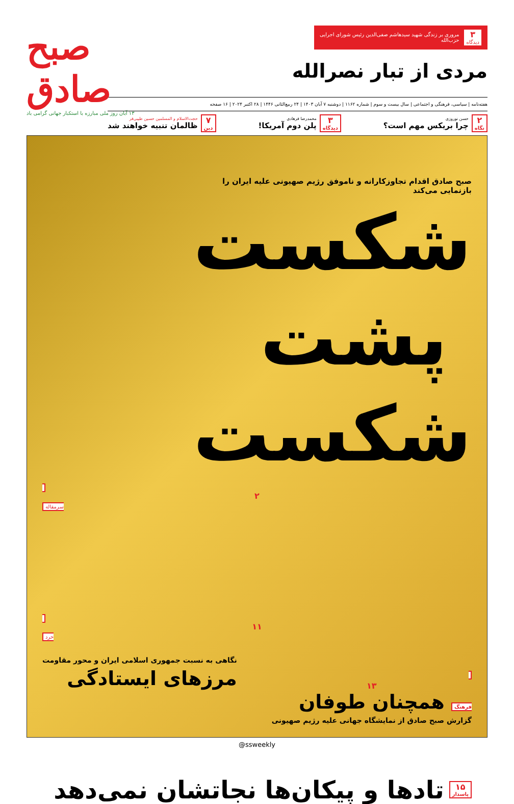۳
دیدگاه مروری بر زندگی شهید سیدهاشم صفی‌الدین رئیس شورای اجرایی حزب‌الله
مردی از تبار نصرالله
صبح صادق
۱۳ آبان روز ملی مبارزه با استکبار جهانی گرامی باد
هفته‌نامه | سیاسی، فرهنگی و اجتماعی | سال بیست و سوم | شماره ۱۱۶۲ | دوشنبه ۷ آبان ۱۴۰۳ | ۲۴ ربیع‌الثانی ۱۴۴۶ | ۲۸ اکتبر ۲۰۲۴ | ۱۶ صفحه
۲
نگاه حسن نوروزی
چرا بریکس مهم است؟
۳
دیدگاه محمدرضا فرهادی
پلن دوم آمریکا!
۷
دین حجت‌الاسلام و المسلمین حسین طیبی‌فر
ظالمان تنبیه خواهند شد
صبح صادق اقدام تجاوزکارانه و ناموفق رژیم صهیونی علیه ایران را بازنمایی می‌کند
شکست
پشت
شکست
۲
سرمقاله
۱۱
خرد
۱۳
فرهنگ همچنان طوفان
گزارش صبح صادق از نمایشگاه جهانی علیه رژیم صهیونی
نگاهی به نسبت جمهوری اسلامی ایران و محور مقاومت
مرزهای ایستادگی
۱۵
پاسدار تادها و پیکان‌ها نجاتشان نمی‌دهد
@ssweekly